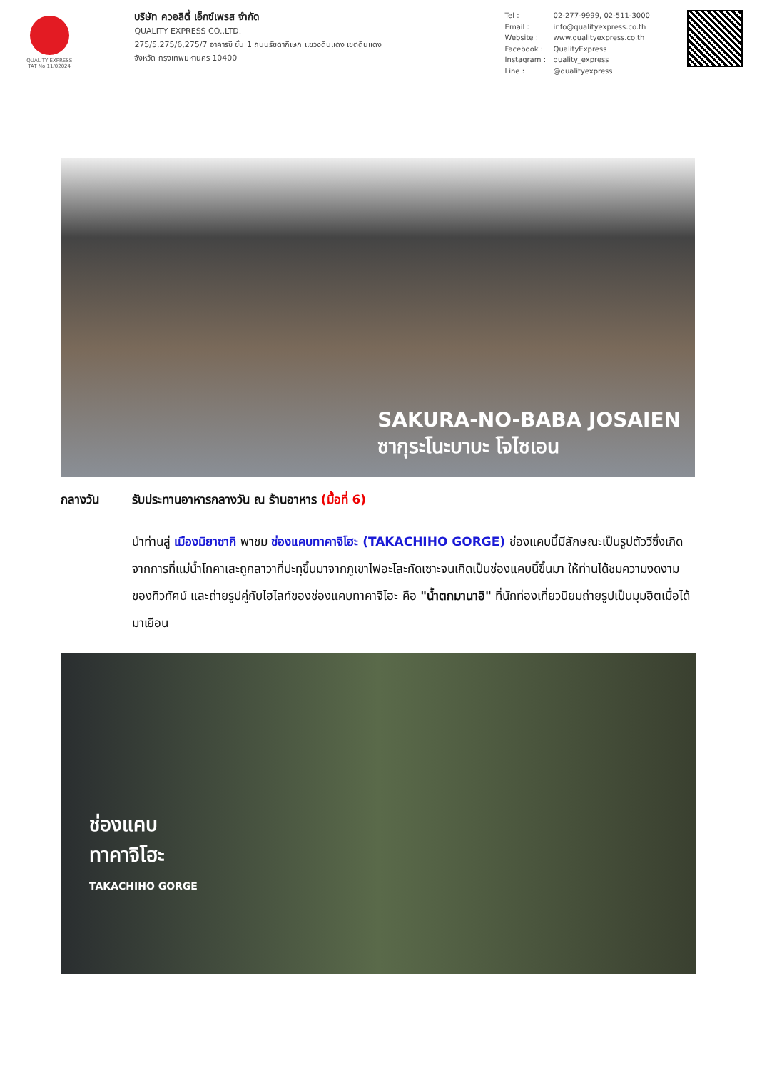QUALITY EXPRESS
TAT No.11/02024
บริษัท ควอลิตี้ เอ็กซ์เพรส จำกัด
QUALITY EXPRESS CO.,LTD.
275/5,275/6,275/7 อาคารซี ชั้น 1 ถนนรัชดาภิเษก แขวงดินแดง เขตดินแดง
จังหวัด กรุงเทพมหานคร 10400
Tel : 02-277-9999, 02-511-3000
Email : info@qualityexpress.co.th
Website : www.qualityexpress.co.th
Facebook : QualityExpress
Instagram : quality_express
Line : @qualityexpress
SAKURA-NO-BABA JOSAIEN
ซากุระโนะบาบะ โจไซเอน
กลางวัน รับประทานอาหารกลางวัน ณ ร้านอาหาร (มื้อที่ 6)
นำท่านสู่ เมืองมิยาซากิ พาชม ช่องแคบทาคาจิโฮะ (TAKACHIHO GORGE) ช่องแคบนี้มีลักษณะเป็นรูปตัววีซึ่งเกิดจากการที่แม่น้ำโกคาเสะถูกลาวาที่ปะทุขึ้นมาจากภูเขาไฟอะโสะกัดเซาะจนเกิดเป็นช่องแคบนี้ขึ้นมา ให้ท่านได้ชมความงดงามของทิวทัศน์ และถ่ายรูปคู่กับไฮไลท์ของช่องแคบทาคาจิโฮะ คือ "น้ำตกมานาอิ" ที่นักท่องเที่ยวนิยมถ่ายรูปเป็นมุมฮิตเมื่อได้มาเยือน
ช่องแคบ
ทาคาจิโฮะ
TAKACHIHO GORGE